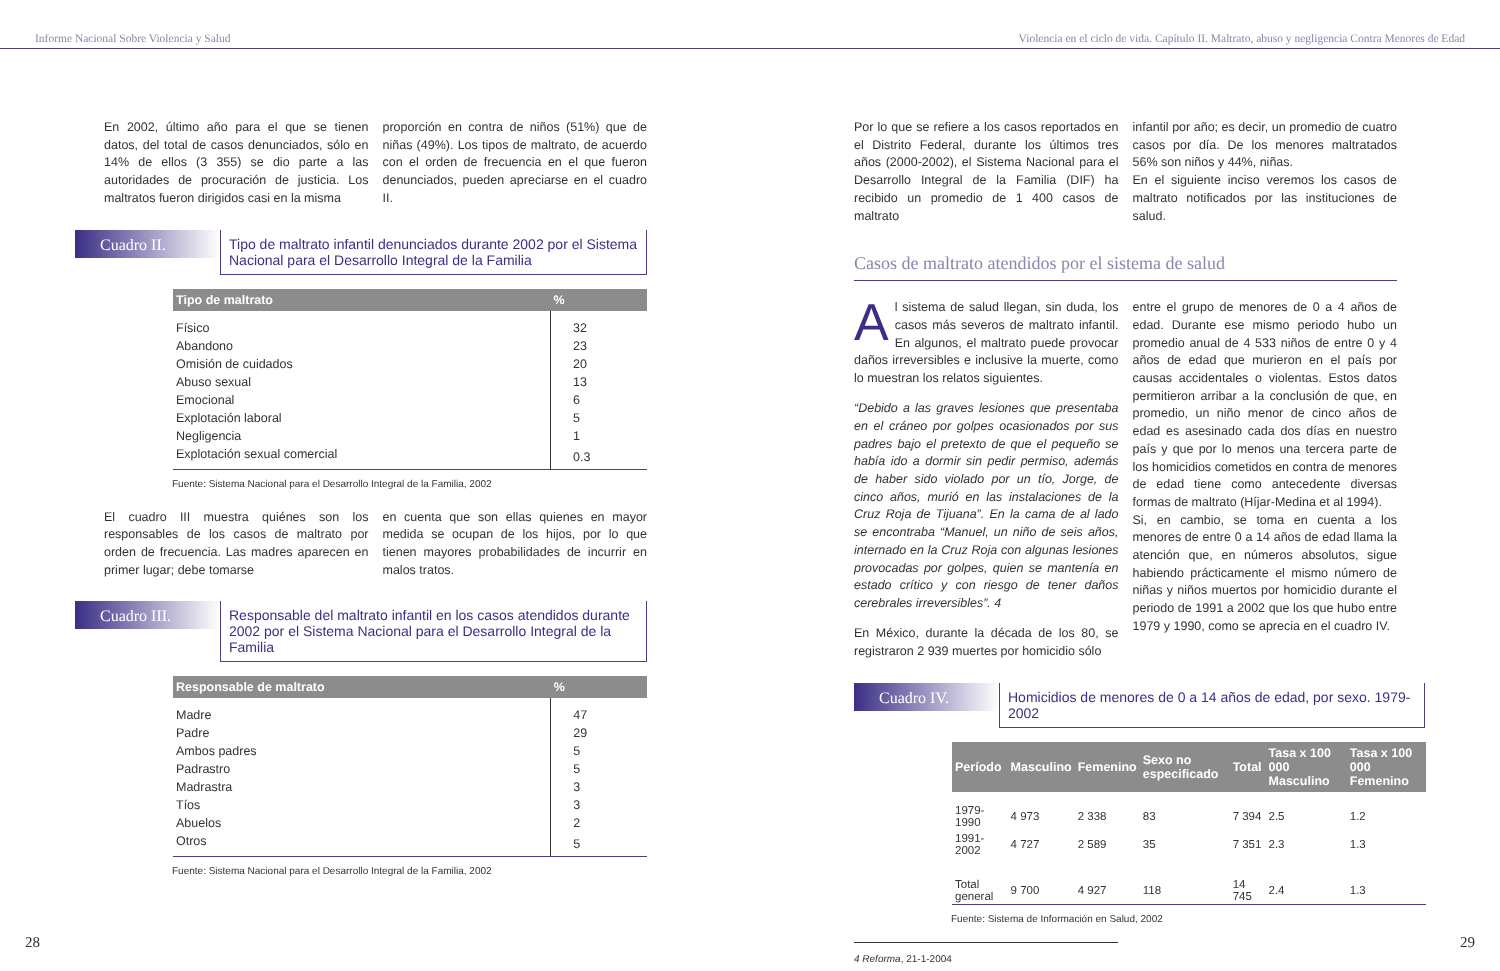Informe Nacional Sobre Violencia y Salud
En 2002, último año para el que se tienen datos, del total de casos denunciados, sólo en 14% de ellos (3 355) se dio parte a las autoridades de procuración de justicia. Los maltratos fueron dirigidos casi en la misma
proporción en contra de niños (51%) que de niñas (49%). Los tipos de maltrato, de acuerdo con el orden de frecuencia en el que fueron denunciados, pueden apreciarse en el cuadro II.
Cuadro II.
Tipo de maltrato infantil denunciados durante 2002 por el Sistema Nacional para el Desarrollo Integral de la Familia
| Tipo de maltrato | % |
| --- | --- |
| Físico | 32 |
| Abandono | 23 |
| Omisión de cuidados | 20 |
| Abuso sexual | 13 |
| Emocional | 6 |
| Explotación laboral | 5 |
| Negligencia | 1 |
| Explotación sexual comercial | 0.3 |
Fuente: Sistema Nacional para el Desarrollo Integral de la Familia, 2002
El cuadro III muestra quiénes son los responsables de los casos de maltrato por orden de frecuencia. Las madres aparecen en primer lugar; debe tomarse
en cuenta que son ellas quienes en mayor medida se ocupan de los hijos, por lo que tienen mayores probabilidades de incurrir en malos tratos.
Cuadro III.
Responsable del maltrato infantil en los casos atendidos durante 2002 por el Sistema Nacional para el Desarrollo Integral de la Familia
| Responsable de maltrato | % |
| --- | --- |
| Madre | 47 |
| Padre | 29 |
| Ambos padres | 5 |
| Padrastro | 5 |
| Madrastra | 3 |
| Tíos | 3 |
| Abuelos | 2 |
| Otros | 5 |
Fuente: Sistema Nacional para el Desarrollo Integral de la Familia, 2002
28
Violencia en el ciclo de vida. Capítulo II. Maltrato, abuso y negligencia Contra Menores de Edad
Por lo que se refiere a los casos reportados en el Distrito Federal, durante los últimos tres años (2000-2002), el Sistema Nacional para el Desarrollo Integral de la Familia (DIF) ha recibido un promedio de 1 400 casos de maltrato
infantil por año; es decir, un promedio de cuatro casos por día. De los menores maltratados 56% son niños y 44%, niñas.
En el siguiente inciso veremos los casos de maltrato notificados por las instituciones de salud.
Casos de maltrato atendidos por el sistema de salud
Al sistema de salud llegan, sin duda, los casos más severos de maltrato infantil. En algunos, el maltrato puede provocar daños irreversibles e inclusive la muerte, como lo muestran los relatos siguientes.
“Debido a las graves lesiones que presentaba en el cráneo por golpes ocasionados por sus padres bajo el pretexto de que el pequeño se había ido a dormir sin pedir permiso, además de haber sido violado por un tío, Jorge, de cinco años, murió en las instalaciones de la Cruz Roja de Tijuana”. En la cama de al lado se encontraba “Manuel, un niño de seis años, internado en la Cruz Roja con algunas lesiones provocadas por golpes, quien se mantenía en estado crítico y con riesgo de tener daños cerebrales irreversibles”. 4
En México, durante la década de los 80, se registraron 2 939 muertes por homicidio sólo
entre el grupo de menores de 0 a 4 años de edad. Durante ese mismo periodo hubo un promedio anual de 4 533 niños de entre 0 y 4 años de edad que murieron en el país por causas accidentales o violentas. Estos datos permitieron arribar a la conclusión de que, en promedio, un niño menor de cinco años de edad es asesinado cada dos días en nuestro país y que por lo menos una tercera parte de los homicidios cometidos en contra de menores de edad tiene como antecedente diversas formas de maltrato (Híjar-Medina et al 1994).
Si, en cambio, se toma en cuenta a los menores de entre 0 a 14 años de edad llama la atención que, en números absolutos, sigue habiendo prácticamente el mismo número de niñas y niños muertos por homicidio durante el periodo de 1991 a 2002 que los que hubo entre 1979 y 1990, como se aprecia en el cuadro IV.
Cuadro IV.
Homicidios de menores de 0 a 14 años de edad, por sexo. 1979-2002
| Período | Masculino | Femenino | Sexo no especificado | Total | Tasa x 100 000 Masculino | Tasa x 100 000 Femenino |
| --- | --- | --- | --- | --- | --- | --- |
| 1979-1990 | 4 973 | 2 338 | 83 | 7 394 | 2.5 | 1.2 |
| 1991-2002 | 4 727 | 2 589 | 35 | 7 351 | 2.3 | 1.3 |
| Total general | 9 700 | 4 927 | 118 | 14 745 | 2.4 | 1.3 |
Fuente: Sistema de Información en Salud, 2002
4 Reforma, 21-1-2004
29